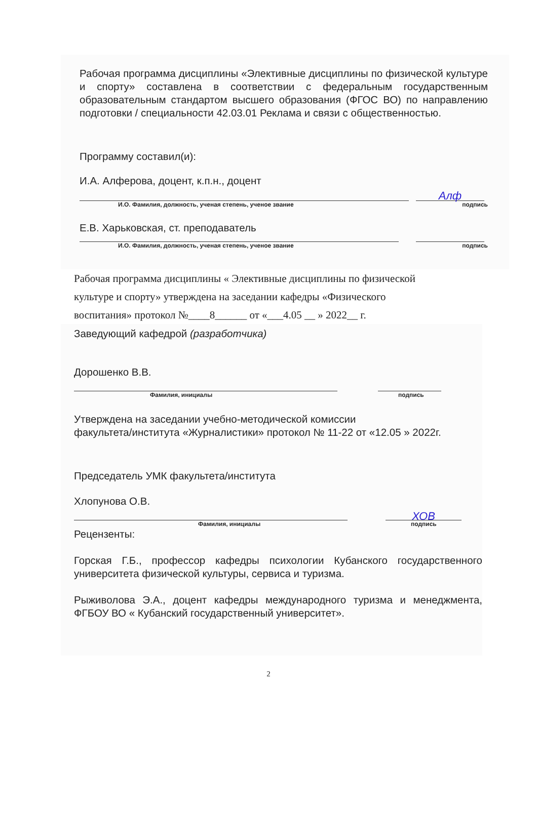Рабочая программа дисциплины «Элективные дисциплины по физической культуре и спорту» составлена в соответствии с федеральным государственным образовательным стандартом высшего образования (ФГОС ВО) по направлению подготовки / специальности 42.03.01 Реклама и связи с общественностью.
Программу составил(и):
И.А. Алферова, доцент, к.п.н., доцент
Алф
И.О. Фамилия, должность, ученая степень, ученое звание подпись
Е.В. Харьковская, ст. преподаватель
И.О. Фамилия, должность, ученая степень, ученое звание подпись
Рабочая программа дисциплины « Элективные дисциплины по физической
культуре и спорту» утверждена на заседании кафедры «Физического
воспитания» протокол №____8______ от «___4.05 __ » 2022__ г.
Заведующий кафедрой (разработчика)
Дорошенко В.В.
Фамилия, инициалы подпись
Утверждена на заседании учебно-методической комиссии
факультета/института «Журналистики» протокол № 11-22 от «12.05 » 2022г.
Председатель УМК факультета/института
Хлопунова О.В.
ХОВ
Фамилия, инициалы подпись
Рецензенты:
Горская Г.Б., профессор кафедры психологии Кубанского государственного университета физической культуры, сервиса и туризма.
Рыживолова Э.А., доцент кафедры международного туризма и менеджмента, ФГБОУ ВО « Кубанский государственный университет».
2